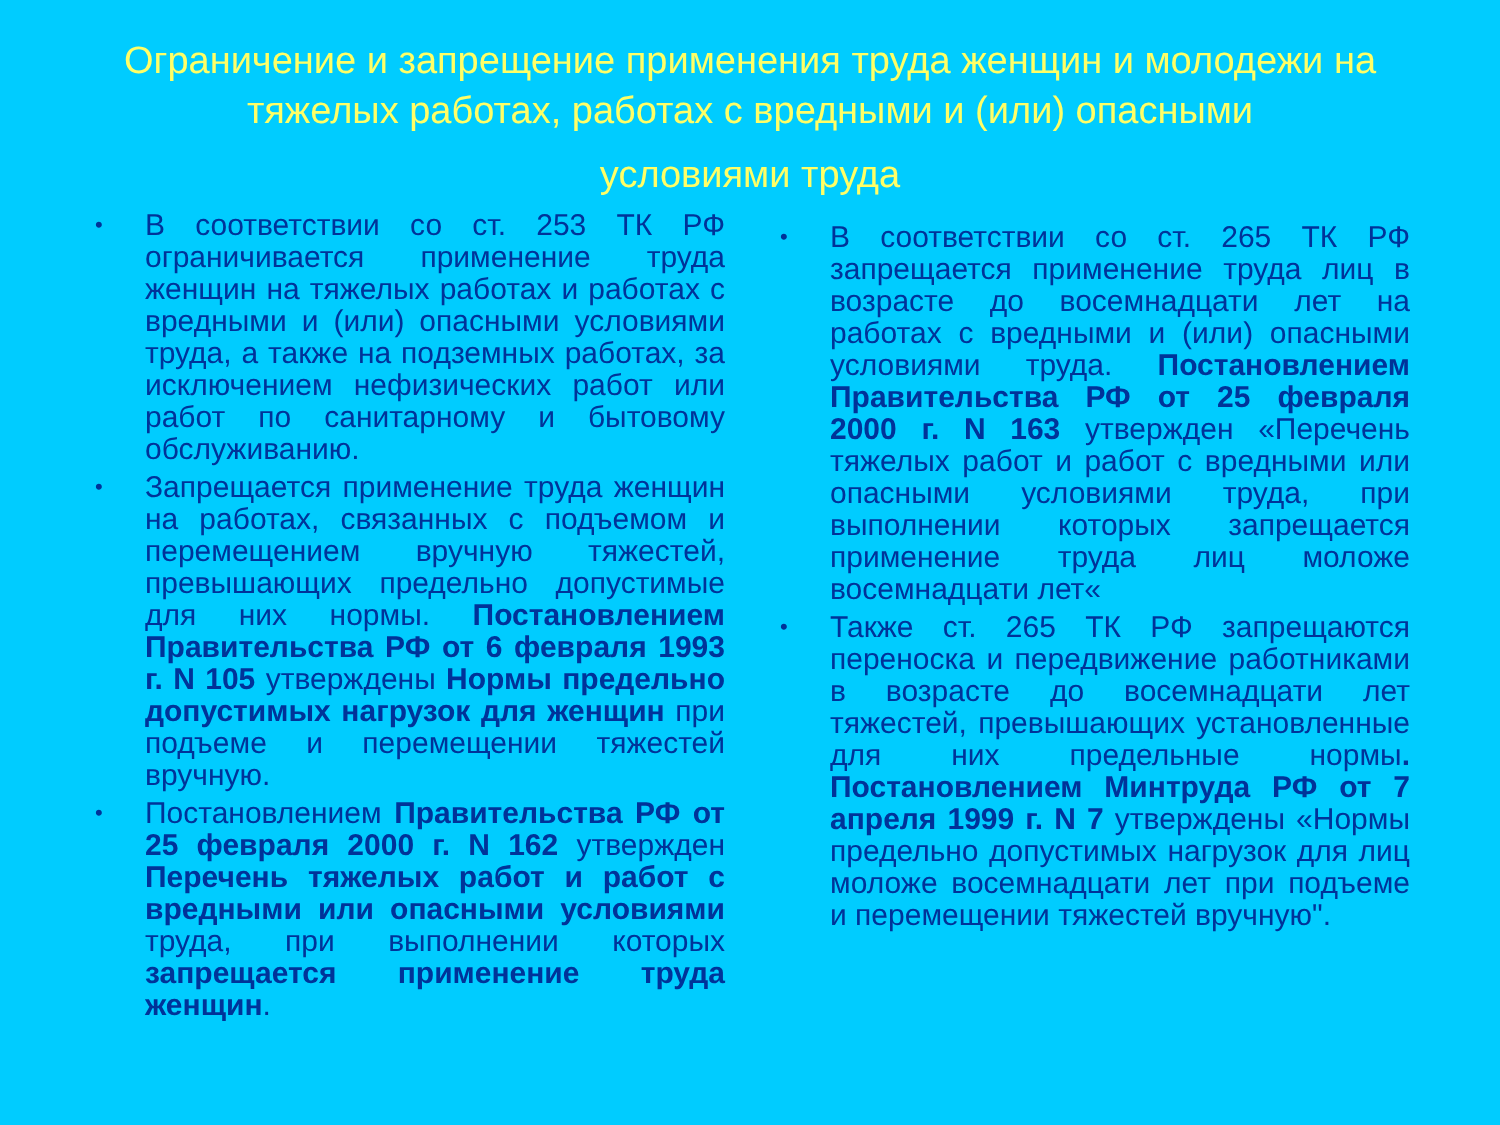Ограничение и запрещение применения труда женщин и молодежи на тяжелых работах, работах с вредными и (или) опасными
условиями труда
• В соответствии со ст. 253 ТК РФ ограничивается применение труда женщин на тяжелых работах и работах с вредными и (или) опасными условиями труда, а также на подземных работах, за исключением нефизических работ или работ по санитарному и бытовому обслуживанию.
• Запрещается применение труда женщин на работах, связанных с подъемом и перемещением вручную тяжестей, превышающих предельно допустимые для них нормы. Постановлением Правительства РФ от 6 февраля 1993 г. N 105 утверждены Нормы предельно допустимых нагрузок для женщин при подъеме и перемещении тяжестей вручную.
• Постановлением Правительства РФ от 25 февраля 2000 г. N 162 утвержден Перечень тяжелых работ и работ с вредными или опасными условиями труда, при выполнении которых запрещается применение труда женщин.
• В соответствии со ст. 265 ТК РФ запрещается применение труда лиц в возрасте до восемнадцати лет на работах с вредными и (или) опасными условиями труда. Постановлением Правительства РФ от 25 февраля 2000 г. N 163 утвержден «Перечень тяжелых работ и работ с вредными или опасными условиями труда, при выполнении которых запрещается применение труда лиц моложе восемнадцати лет«
• Также ст. 265 ТК РФ запрещаются переноска и передвижение работниками в возрасте до восемнадцати лет тяжестей, превышающих установленные для них предельные нормы. Постановлением Минтруда РФ от 7 апреля 1999 г. N 7 утверждены «Нормы предельно допустимых нагрузок для лиц моложе восемнадцати лет при подъеме и перемещении тяжестей вручную".